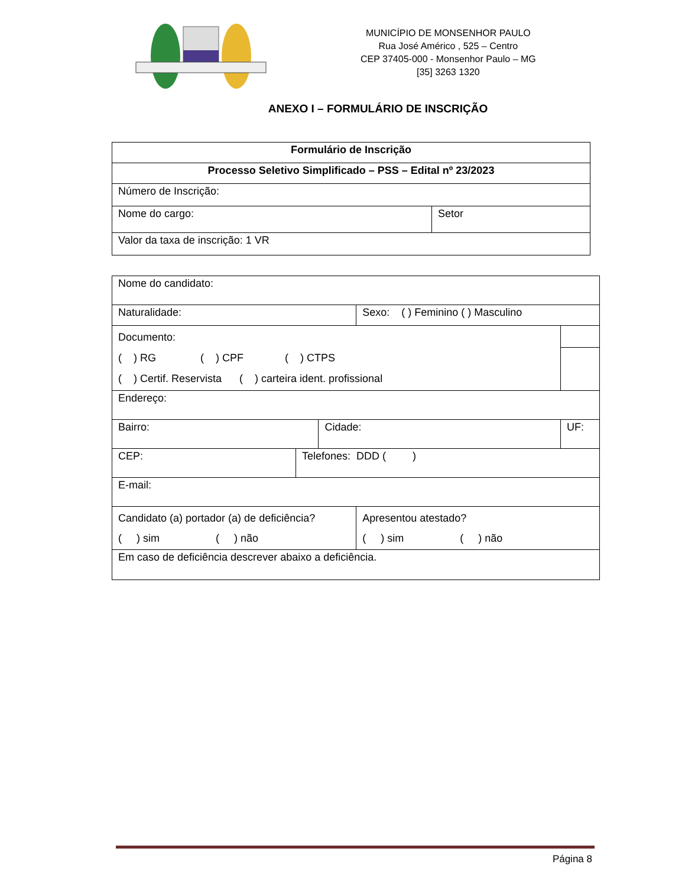MUNICÍPIO DE MONSENHOR PAULO
Rua José Américo , 525 – Centro
CEP 37405-000 - Monsenhor Paulo – MG
[35] 3263 1320
ANEXO I – FORMULÁRIO DE INSCRIÇÃO
| Formulário de Inscrição | |
| Processo Seletivo Simplificado – PSS – Edital nº 23/2023 | |
| Número de Inscrição: | |
| Nome do cargo: | Setor |
| Valor da taxa de inscrição: 1 VR | |
| Nome do candidato: | | | | |
| Naturalidade: | | | Sexo: ( ) Feminino ( ) Masculino | |
| Documento: ( ) RG ( ) CPF ( ) CTPS ( ) Certif. Reservista ( ) carteira ident. profissional | | | | |
| Endereço: | | | | |
| Bairro: | | Cidade: | | UF: |
| CEP: | Telefones: DDD ( ) | | | |
| E-mail: | | | | |
| Candidato (a) portador (a) de deficiência? ( ) sim ( ) não | | | Apresentou atestado? ( ) sim ( ) não | |
| Em caso de deficiência descrever abaixo a deficiência. | | | | |
Página 8